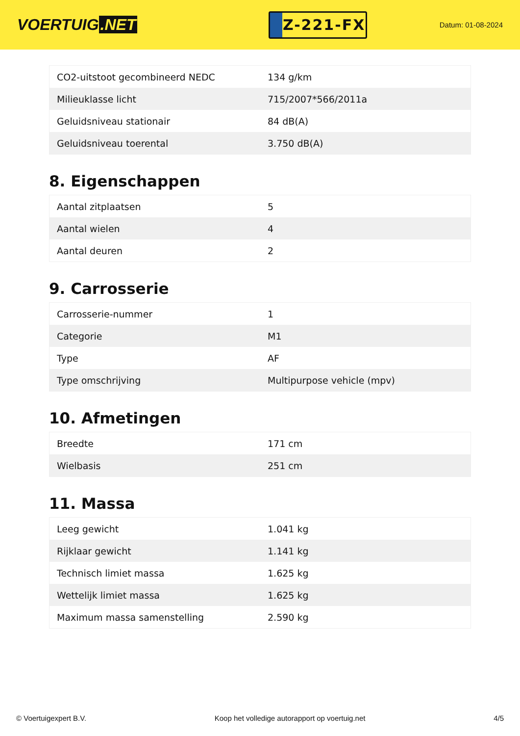VOERTUIG.NET
Z-221-FX
Datum: 01-08-2024
| CO2-uitstoot gecombineerd NEDC | 134 g/km |
| Milieuklasse licht | 715/2007*566/2011a |
| Geluidsniveau stationair | 84 dB(A) |
| Geluidsniveau toerental | 3.750 dB(A) |
8. Eigenschappen
| Aantal zitplaatsen | 5 |
| Aantal wielen | 4 |
| Aantal deuren | 2 |
9. Carrosserie
| Carrosserie-nummer | 1 |
| Categorie | M1 |
| Type | AF |
| Type omschrijving | Multipurpose vehicle (mpv) |
10. Afmetingen
| Breedte | 171 cm |
| Wielbasis | 251 cm |
11. Massa
| Leeg gewicht | 1.041 kg |
| Rijklaar gewicht | 1.141 kg |
| Technisch limiet massa | 1.625 kg |
| Wettelijk limiet massa | 1.625 kg |
| Maximum massa samenstelling | 2.590 kg |
© Voertuigexpert B.V. Koop het volledige autorapport op voertuig.net 4/5